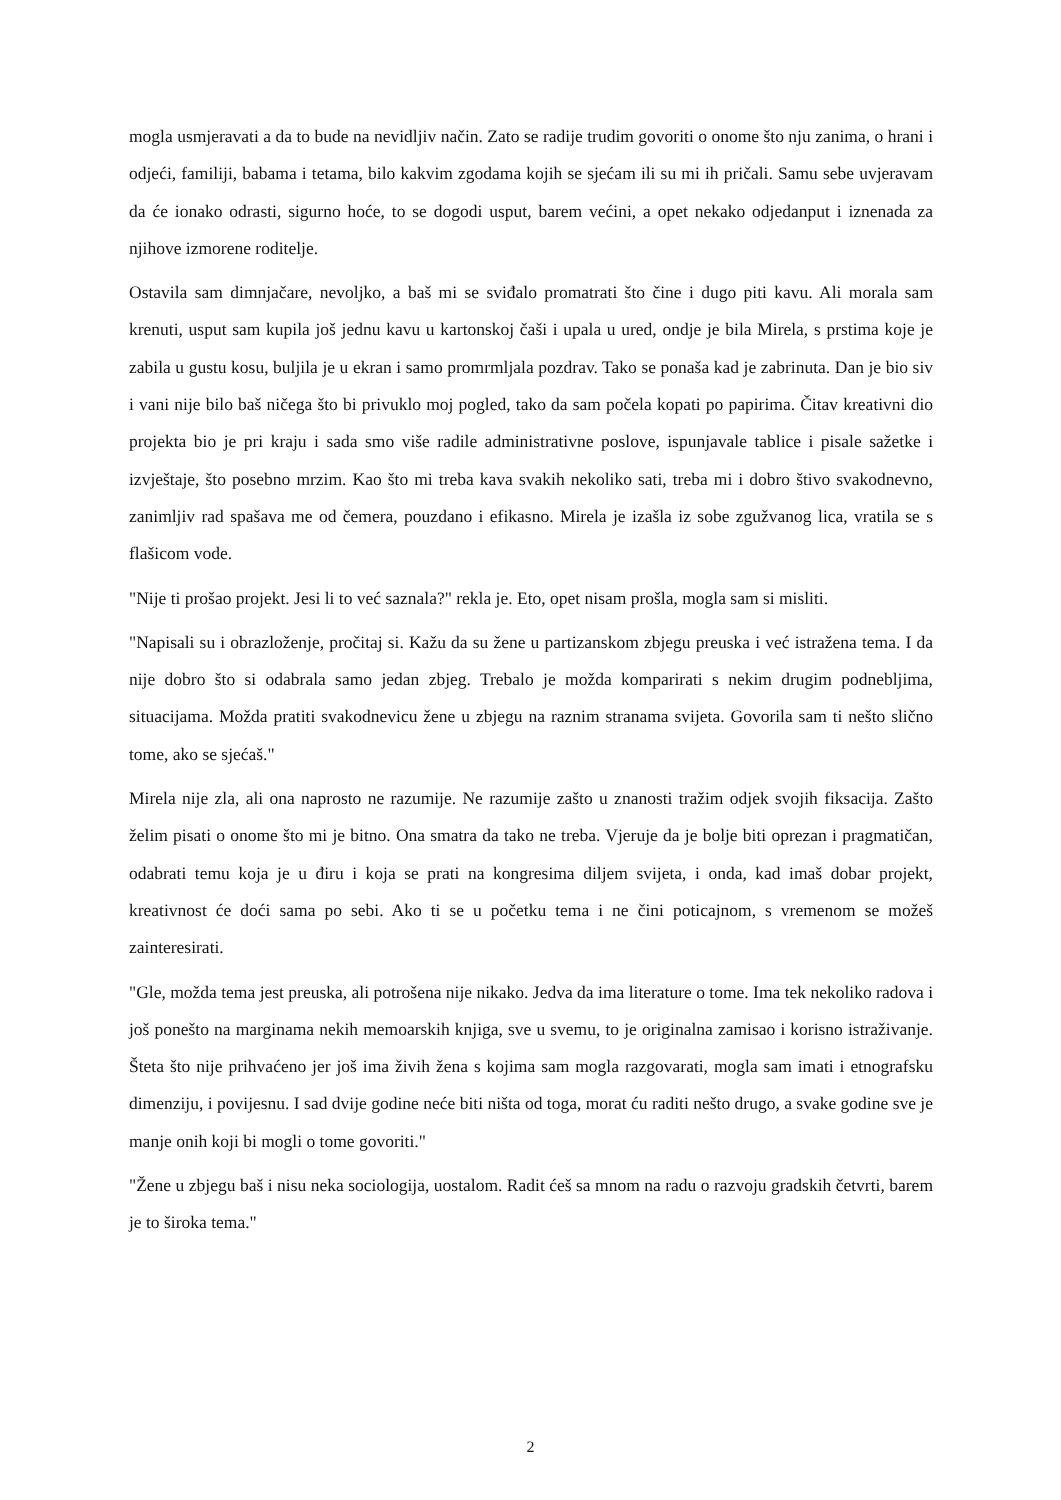mogla usmjeravati a da to bude na nevidljiv način. Zato se radije trudim govoriti o onome što nju zanima, o hrani i odjeći, familiji, babama i tetama, bilo kakvim zgodama kojih se sjećam ili su mi ih pričali. Samu sebe uvjeravam da će ionako odrasti, sigurno hoće, to se dogodi usput, barem većini, a opet nekako odjedanput i iznenada za njihove izmorene roditelje.
Ostavila sam dimnjačare, nevoljko, a baš mi se sviđalo promatrati što čine i dugo piti kavu. Ali morala sam krenuti, usput sam kupila još jednu kavu u kartonskoj čaši i upala u ured, ondje je bila Mirela, s prstima koje je zabila u gustu kosu, buljila je u ekran i samo promrmljala pozdrav. Tako se ponaša kad je zabrinuta. Dan je bio siv i vani nije bilo baš ničega što bi privuklo moj pogled, tako da sam počela kopati po papirima. Čitav kreativni dio projekta bio je pri kraju i sada smo više radile administrativne poslove, ispunjavale tablice i pisale sažetke i izvještaje, što posebno mrzim. Kao što mi treba kava svakih nekoliko sati, treba mi i dobro štivo svakodnevno, zanimljiv rad spašava me od čemera, pouzdano i efikasno. Mirela je izašla iz sobe zgužvanog lica, vratila se s flašicom vode.
"Nije ti prošao projekt. Jesi li to već saznala?" rekla je. Eto, opet nisam prošla, mogla sam si misliti.
"Napisali su i obrazloženje, pročitaj si. Kažu da su žene u partizanskom zbjegu preuska i već istražena tema. I da nije dobro što si odabrala samo jedan zbjeg. Trebalo je možda komparirati s nekim drugim podnebljima, situacijama. Možda pratiti svakodnevicu žene u zbjegu na raznim stranama svijeta. Govorila sam ti nešto slično tome, ako se sjećaš."
Mirela nije zla, ali ona naprosto ne razumije. Ne razumije zašto u znanosti tražim odjek svojih fiksacija. Zašto želim pisati o onome što mi je bitno. Ona smatra da tako ne treba. Vjeruje da je bolje biti oprezan i pragmatičan, odabrati temu koja je u điru i koja se prati na kongresima diljem svijeta, i onda, kad imaš dobar projekt, kreativnost će doći sama po sebi. Ako ti se u početku tema i ne čini poticajnom, s vremenom se možeš zainteresirati.
"Gle, možda tema jest preuska, ali potrošena nije nikako. Jedva da ima literature o tome. Ima tek nekoliko radova i još ponešto na marginama nekih memoarskih knjiga, sve u svemu, to je originalna zamisao i korisno istraživanje. Šteta što nije prihvaćeno jer još ima živih žena s kojima sam mogla razgovarati, mogla sam imati i etnografsku dimenziju, i povijesnu. I sad dvije godine neće biti ništa od toga, morat ću raditi nešto drugo, a svake godine sve je manje onih koji bi mogli o tome govoriti."
"Žene u zbjegu baš i nisu neka sociologija, uostalom. Radit ćeš sa mnom na radu o razvoju gradskih četvrti, barem je to široka tema."
2